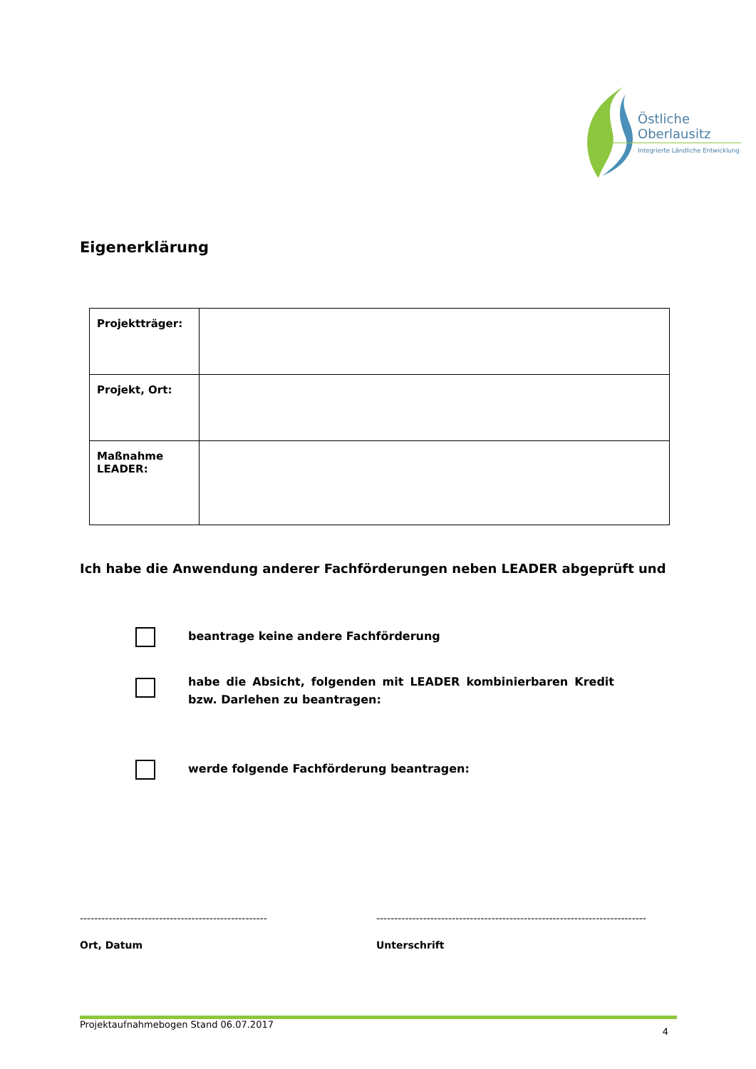Östliche
Oberlausitz
Integrierte Ländliche Entwicklung
Eigenerklärung
| Projektträger: | |
| Projekt, Ort: | |
| Maßnahme LEADER: | |
Ich habe die Anwendung anderer Fachförderungen neben LEADER abgeprüft und
beantrage keine andere Fachförderung
habe die Absicht, folgenden mit LEADER kombinierbaren Kredit bzw. Darlehen zu beantragen:
werde folgende Fachförderung beantragen:
----------------------------------------------------
---------------------------------------------------------------------------
Ort, Datum Unterschrift
Projektaufnahmebogen Stand 06.07.2017 4